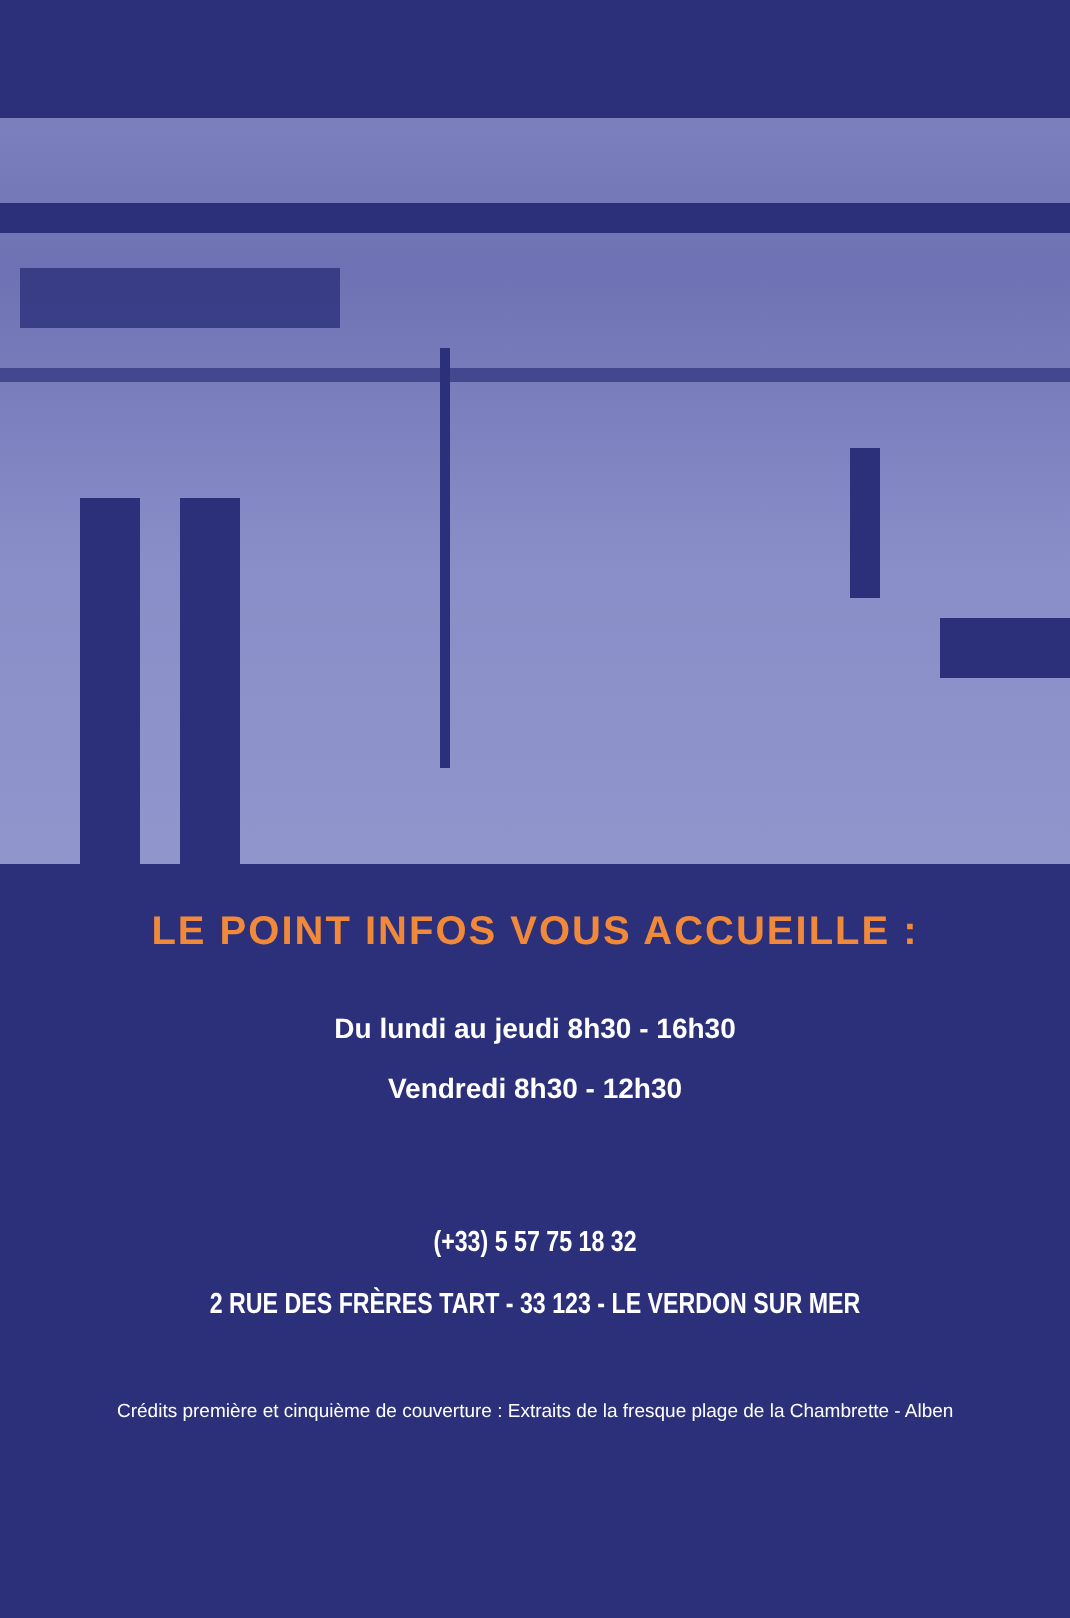LE POINT INFOS VOUS ACCUEILLE :
Du lundi au jeudi 8h30 - 16h30
Vendredi 8h30 - 12h30
(+33) 5 57 75 18 32
2 RUE DES FRÈRES TART - 33 123 - LE VERDON SUR MER
Crédits première et cinquième de couverture : Extraits de la fresque plage de la Chambrette - Alben